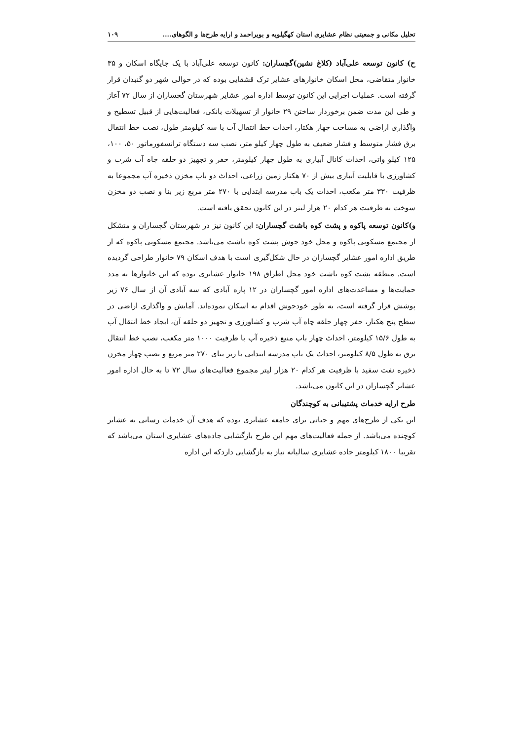تحلیل مکانی و جمعیتی نظام عشایری استان کهگیلویه و بویراحمد و ارایه طرح‌ها و الگوهای.... ۱۰۹
ح) کانون توسعه علی‌آباد (کلاغ نشین)گچساران: کانون توسعه علی‌آباد با یک جایگاه اسکان و ۳۵ خانوار متقاضی، محل اسکان خانوارهای عشایر ترک قشقایی بوده که در حوالی شهر دو گنبدان قرار گرفته است. عملیات اجرایی این کانون توسط اداره امور عشایر شهرستان گچساران از سال ۷۲ آغاز و طی این مدت ضمن برخوردار ساختن ۲۹ خانوار از تسهیلات بانکی، فعالیت‌هایی از قبیل تسطیح و واگذاری اراضی به مساحت چهار هکتار، احداث خط انتقال آب با سه کیلومتر طول، نصب خط انتقال برق فشار متوسط و فشار ضعیف به طول چهار کیلو متر، نصب سه دستگاه ترانسفورماتور ۵۰، ۱۰۰، ۱۲۵ کیلو واتی، احداث کانال آبیاری به طول چهار کیلومتر، حفر و تجهیز دو حلقه چاه آب شرب و کشاورزی با قابلیت آبیاری بیش از ۷۰ هکتار زمین زراعی، احداث دو باب مخزن ذخیره آب مجموعا به ظرفیت ۳۳۰ متر مکعب، احداث یک باب مدرسه ابتدایی با ۲۷۰ متر مربع زیر بنا و نصب دو مخزن سوخت به ظرفیت هر کدام ۲۰ هزار لیتر در این کانون تحقق یافته است.
و)کانون توسعه پاکوه و پشت کوه باشت گچساران: این کانون نیز در شهرستان گچساران و متشکل از مجتمع مسکونی پاکوه و محل خود جوش پشت کوه باشت می‌باشد. مجتمع مسکونی پاکوه که از طریق اداره امور عشایر گچساران در حال شکل‌گیری است با هدف اسکان ۷۹ خانوار طراحی گردیده است. منطقه پشت کوه باشت خود محل اطراق ۱۹۸ خانوار عشایری بوده که این خانوارها به مدد حمایت‌ها و مساعدت‌های اداره امور گچساران در ۱۲ پاره آبادی که سه آبادی آن از سال ۷۶ زیر پوشش قرار گرفته است، به طور خودجوش اقدام به اسکان نموده‌اند. آمایش و واگذاری اراضی در سطح پنج هکتار، حفر چهار حلقه چاه آب شرب و کشاورزی و تجهیز دو حلقه آن، ایجاد خط انتقال آب به طول ۱۵/۶ کیلومتر، احداث چهار باب منبع ذخیره آب با ظرفیت ۱۰۰۰ متر مکعب، نصب خط انتقال برق به طول ۸/۵ کیلومتر، احداث یک باب مدرسه ابتدایی با زیر بنای ۲۷۰ متر مربع و نصب چهار مخزن ذخیره نفت سفید با ظرفیت هر کدام ۲۰ هزار لیتر مجموع فعالیت‌های سال ۷۲ تا به حال اداره امور عشایر گچساران در این کانون می‌باشد.
طرح ارایه خدمات پشتیبانی به کوچندگان
این یکی از طرح‌های مهم و حیاتی برای جامعه عشایری بوده که هدف آن خدمات رسانی به عشایر کوچنده می‌باشد. از جمله فعالیت‌های مهم این طرح بازگشایی جاده‌های عشایری استان می‌باشد که تقریبا ۱۸۰۰ کیلومتر جاده عشایری سالیانه نیاز به بازگشایی داردکه این اداره